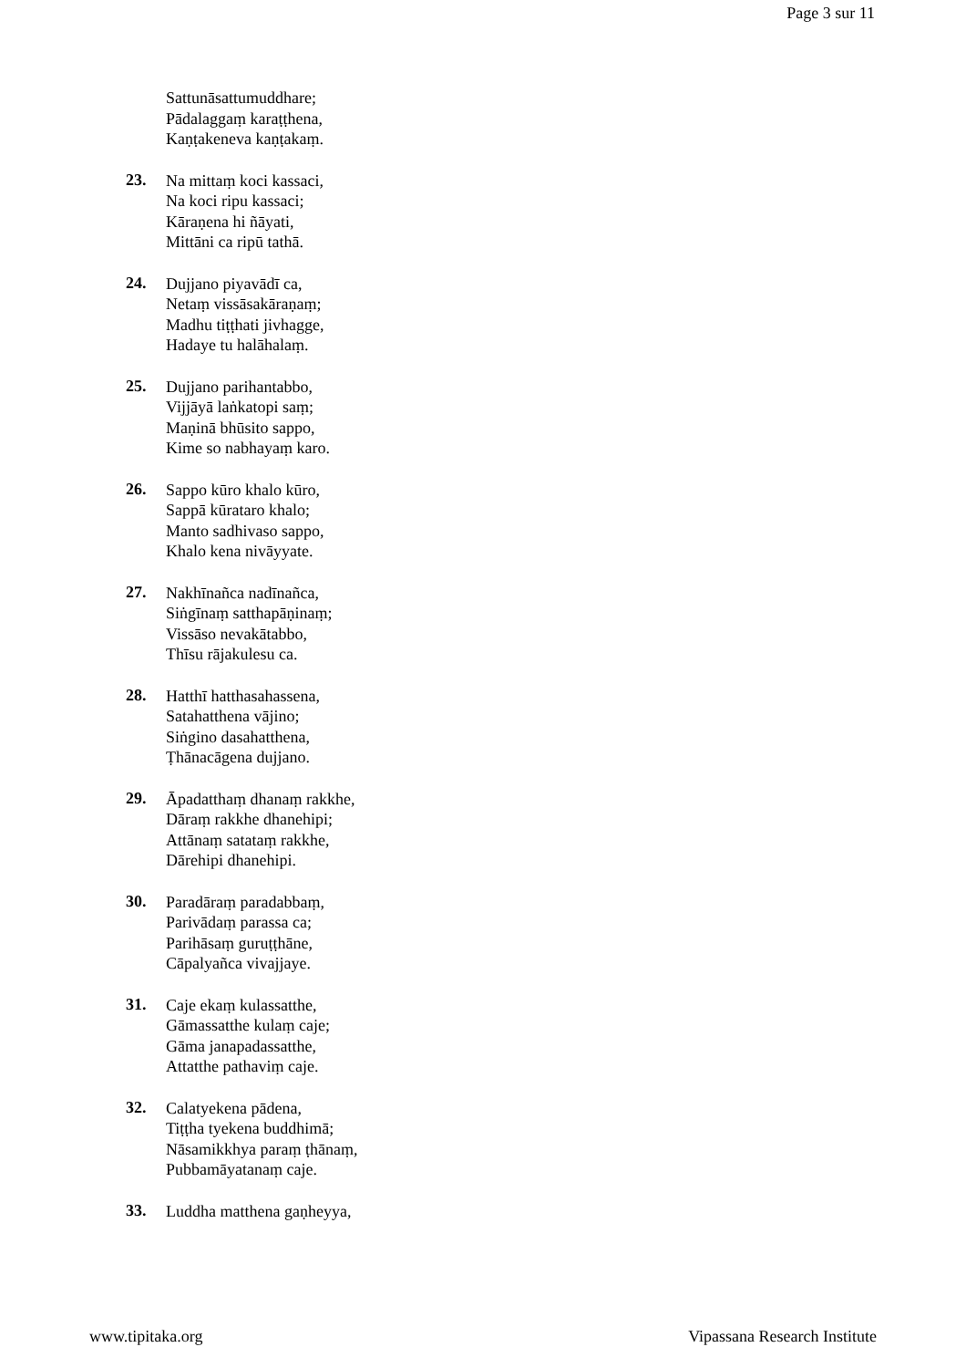Page 3 sur 11
Sattunāsattumuddhare;
Pādalaggaṃ karaṭṭhena,
Kaṇṭakeneva kaṇṭakaṃ.
23.
Na mittaṃ koci kassaci,
Na koci ripu kassaci;
Kāraṇena hi ñāyati,
Mittāni ca ripū tathā.
24.
Dujjano piyavādī ca,
Netaṃ vissāsakāraṇaṃ;
Madhu tiṭṭhati jivhagge,
Hadaye tu halāhalaṃ.
25.
Dujjano parihantabbo,
Vijjāyā laṅkatopi saṃ;
Maṇinā bhūsito sappo,
Kime so nabhayaṃ karo.
26.
Sappo kūro khalo kūro,
Sappā kūrataro khalo;
Manto sadhivaso sappo,
Khalo kena nivāyyate.
27.
Nakhīnañca nadīnañca,
Siṅgīnaṃ satthapāṇinaṃ;
Vissāso nevakātabbo,
Thīsu rājakulesu ca.
28.
Hatthī hatthasahassena,
Satahatthena vājino;
Siṅgino dasahatthena,
Ṭhānacāgena dujjano.
29.
Āpadatthaṃ dhanaṃ rakkhe,
Dāraṃ rakkhe dhanehipi;
Attānaṃ satataṃ rakkhe,
Dārehipi dhanehipi.
30.
Paradāraṃ paradabbaṃ,
Parivādaṃ parassa ca;
Parihāsaṃ guruṭṭhāne,
Cāpalyañca vivajjaye.
31.
Caje ekaṃ kulassatthe,
Gāmassatthe kulaṃ caje;
Gāma janapadassatthe,
Attatthe pathaviṃ caje.
32.
Calatyekena pādena,
Tiṭṭha tyekena buddhimā;
Nāsamikkhya paraṃ ṭhānaṃ,
Pubbamāyatanaṃ caje.
33.
Luddha matthena gaṇheyya,
www.tipitaka.org Vipassana Research Institute